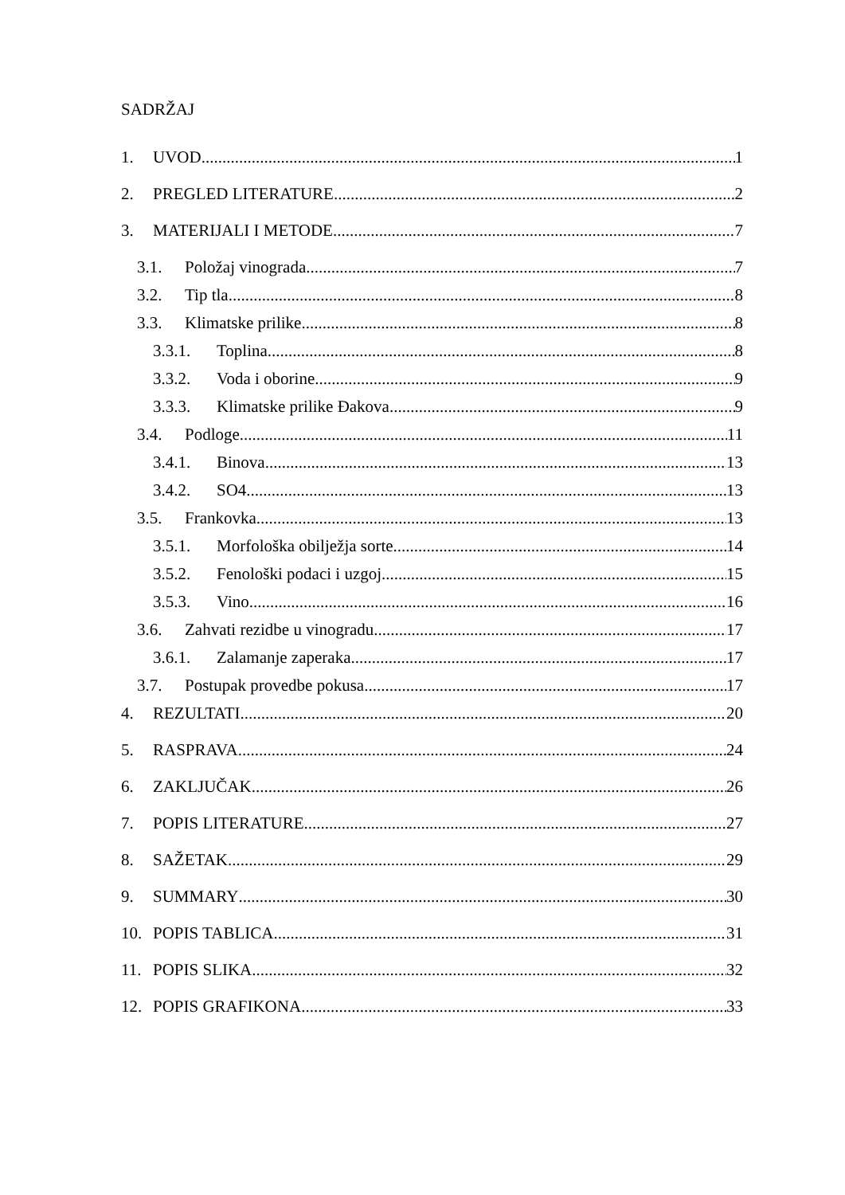SADRŽAJ
1. UVOD 1
2. PREGLED LITERATURE 2
3. MATERIJALI I METODE 7
3.1. Položaj vinograda 7
3.2. Tip tla 8
3.3. Klimatske prilike 8
3.3.1. Toplina 8
3.3.2. Voda i oborine 9
3.3.3. Klimatske prilike Đakova 9
3.4. Podloge 11
3.4.1. Binova 13
3.4.2. SO4 13
3.5. Frankovka 13
3.5.1. Morfološka obilježja sorte 14
3.5.2. Fenološki podaci i uzgoj 15
3.5.3. Vino 16
3.6. Zahvati rezidbe u vinogradu 17
3.6.1. Zalamanje zaperaka 17
3.7. Postupak provedbe pokusa 17
4. REZULTATI 20
5. RASPRAVA 24
6. ZAKLJUČAK 26
7. POPIS LITERATURE 27
8. SAŽETAK 29
9. SUMMARY 30
10. POPIS TABLICA 31
11. POPIS SLIKA 32
12. POPIS GRAFIKONA 33